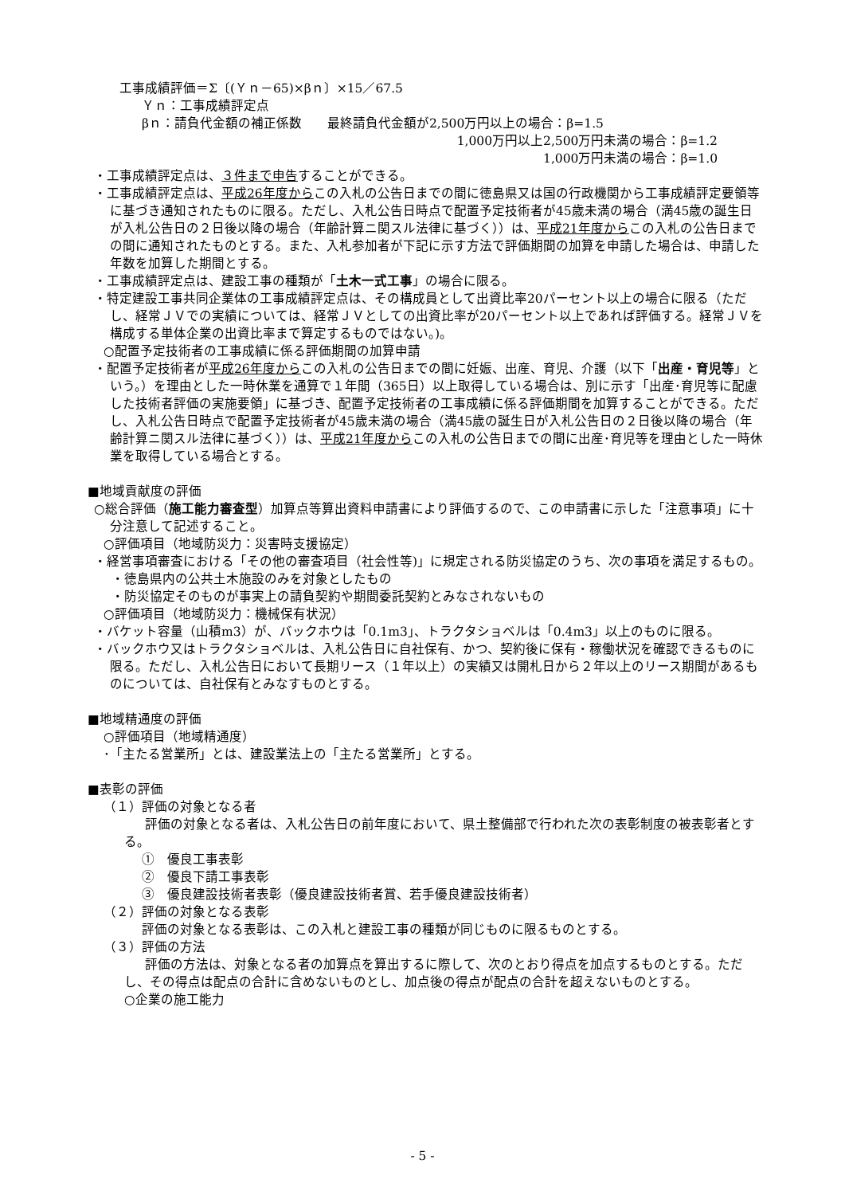工事成績評価＝Σ〔(Ｙｎ－65)×βｎ〕×15／67.5
Ｙｎ：工事成績評定点
βｎ：請負代金額の補正係数　　最終請負代金額が2,500万円以上の場合：β=1.5
1,000万円以上2,500万円未満の場合：β=1.2
1,000万円未満の場合：β=1.0
・工事成績評定点は、３件まで申告することができる。
・工事成績評定点は、平成26年度からこの入札の公告日までの間に徳島県又は国の行政機関から工事成績評定要領等に基づき通知されたものに限る。ただし、入札公告日時点で配置予定技術者が45歳未満の場合（満45歳の誕生日が入札公告日の２日後以降の場合（年齢計算ニ関スル法律に基づく））は、平成21年度からこの入札の公告日までの間に通知されたものとする。また、入札参加者が下記に示す方法で評価期間の加算を申請した場合は、申請した年数を加算した期間とする。
・工事成績評定点は、建設工事の種類が「土木一式工事」の場合に限る。
・特定建設工事共同企業体の工事成績評定点は、その構成員として出資比率20パーセント以上の場合に限る（ただし、経常ＪＶでの実績については、経常ＪＶとしての出資比率が20パーセント以上であれば評価する。経常ＪＶを構成する単体企業の出資比率まで算定するものではない。)。
○配置予定技術者の工事成績に係る評価期間の加算申請
・配置予定技術者が平成26年度からこの入札の公告日までの間に妊娠、出産、育児、介護（以下「出産・育児等」という。）を理由とした一時休業を通算で１年間（365日）以上取得している場合は、別に示す「出産･育児等に配慮した技術者評価の実施要領」に基づき、配置予定技術者の工事成績に係る評価期間を加算することができる。ただし、入札公告日時点で配置予定技術者が45歳未満の場合（満45歳の誕生日が入札公告日の２日後以降の場合（年齢計算ニ関スル法律に基づく））は、平成21年度からこの入札の公告日までの間に出産･育児等を理由とした一時休業を取得している場合とする。
■地域貢献度の評価
○総合評価（施工能力審査型）加算点等算出資料申請書により評価するので、この申請書に示した「注意事項」に十分注意して記述すること。
○評価項目（地域防災力：災害時支援協定）
・経営事項審査における「その他の審査項目（社会性等)」に規定される防災協定のうち、次の事項を満足するもの。
・徳島県内の公共土木施設のみを対象としたもの
・防災協定そのものが事実上の請負契約や期間委託契約とみなされないもの
○評価項目（地域防災力：機械保有状況）
・バケット容量（山積m3）が、バックホウは「0.1m3」、トラクタショベルは「0.4m3」以上のものに限る。
・バックホウ又はトラクタショベルは、入札公告日に自社保有、かつ、契約後に保有・稼働状況を確認できるものに限る。ただし、入札公告日において長期リース（１年以上）の実績又は開札日から２年以上のリース期間があるものについては、自社保有とみなすものとする。
■地域精通度の評価
○評価項目（地域精通度）
･「主たる営業所」とは、建設業法上の「主たる営業所」とする。
■表彰の評価
（１）評価の対象となる者
評価の対象となる者は、入札公告日の前年度において、県土整備部で行われた次の表彰制度の被表彰者とする。
①　優良工事表彰
②　優良下請工事表彰
③　優良建設技術者表彰（優良建設技術者賞、若手優良建設技術者）
（２）評価の対象となる表彰
評価の対象となる表彰は、この入札と建設工事の種類が同じものに限るものとする。
（３）評価の方法
評価の方法は、対象となる者の加算点を算出するに際して、次のとおり得点を加点するものとする。ただし、その得点は配点の合計に含めないものとし、加点後の得点が配点の合計を超えないものとする。
○企業の施工能力
- 5 -